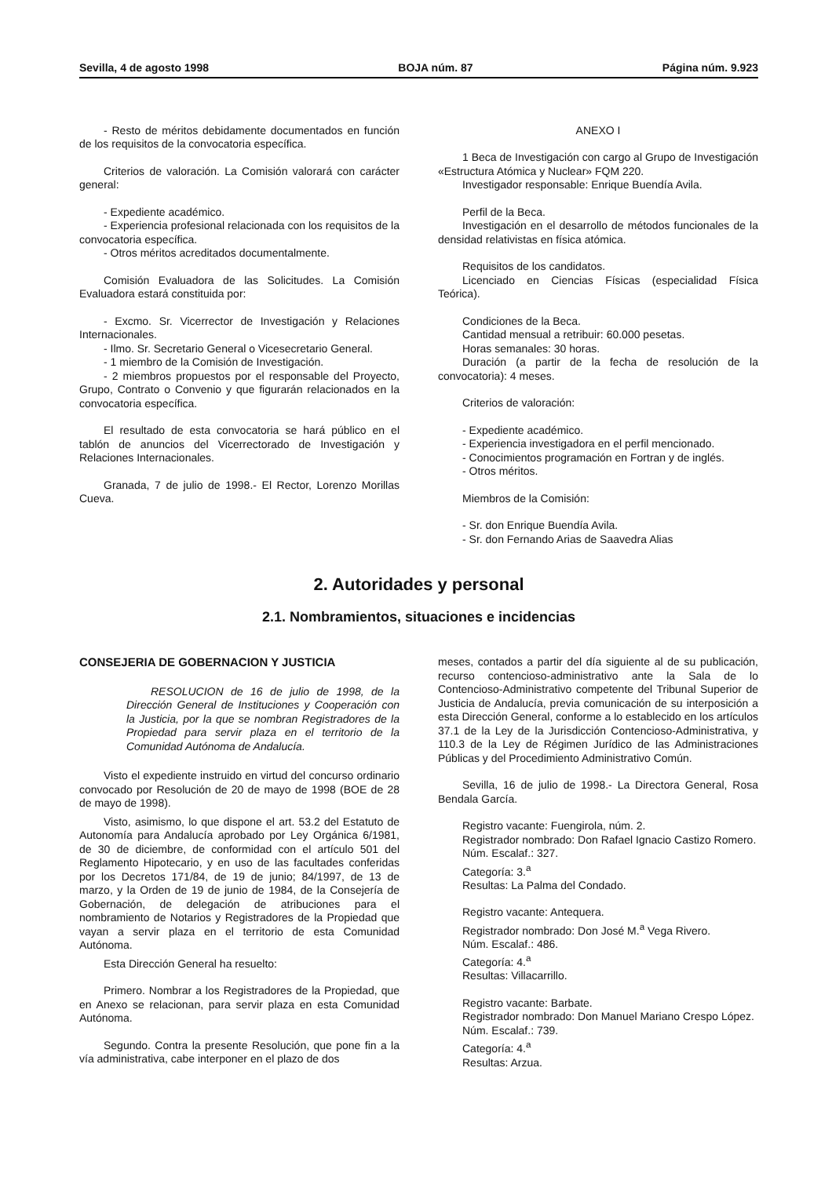Sevilla, 4 de agosto 1998 BOJA núm. 87 Página núm. 9.923
- Resto de méritos debidamente documentados en función de los requisitos de la convocatoria específica.
Criterios de valoración. La Comisión valorará con carácter general:
- Expediente académico.
- Experiencia profesional relacionada con los requisitos de la convocatoria específica.
- Otros méritos acreditados documentalmente.
Comisión Evaluadora de las Solicitudes. La Comisión Evaluadora estará constituida por:
- Excmo. Sr. Vicerrector de Investigación y Relaciones Internacionales.
- Ilmo. Sr. Secretario General o Vicesecretario General.
- 1 miembro de la Comisión de Investigación.
- 2 miembros propuestos por el responsable del Proyecto, Grupo, Contrato o Convenio y que figurarán relacionados en la convocatoria específica.
El resultado de esta convocatoria se hará público en el tablón de anuncios del Vicerrectorado de Investigación y Relaciones Internacionales.
Granada, 7 de julio de 1998.- El Rector, Lorenzo Morillas Cueva.
ANEXO I
1 Beca de Investigación con cargo al Grupo de Investigación «Estructura Atómica y Nuclear» FQM 220.
Investigador responsable: Enrique Buendía Avila.
Perfil de la Beca.
Investigación en el desarrollo de métodos funcionales de la densidad relativistas en física atómica.
Requisitos de los candidatos.
Licenciado en Ciencias Físicas (especialidad Física Teórica).
Condiciones de la Beca.
Cantidad mensual a retribuir: 60.000 pesetas.
Horas semanales: 30 horas.
Duración (a partir de la fecha de resolución de la convocatoria): 4 meses.
Criterios de valoración:
- Expediente académico.
- Experiencia investigadora en el perfil mencionado.
- Conocimientos programación en Fortran y de inglés.
- Otros méritos.
Miembros de la Comisión:
- Sr. don Enrique Buendía Avila.
- Sr. don Fernando Arias de Saavedra Alias
2. Autoridades y personal
2.1. Nombramientos, situaciones e incidencias
CONSEJERIA DE GOBERNACION Y JUSTICIA
RESOLUCION de 16 de julio de 1998, de la Dirección General de Instituciones y Cooperación con la Justicia, por la que se nombran Registradores de la Propiedad para servir plaza en el territorio de la Comunidad Autónoma de Andalucía.
Visto el expediente instruido en virtud del concurso ordinario convocado por Resolución de 20 de mayo de 1998 (BOE de 28 de mayo de 1998).
Visto, asimismo, lo que dispone el art. 53.2 del Estatuto de Autonomía para Andalucía aprobado por Ley Orgánica 6/1981, de 30 de diciembre, de conformidad con el artículo 501 del Reglamento Hipotecario, y en uso de las facultades conferidas por los Decretos 171/84, de 19 de junio; 84/1997, de 13 de marzo, y la Orden de 19 de junio de 1984, de la Consejería de Gobernación, de delegación de atribuciones para el nombramiento de Notarios y Registradores de la Propiedad que vayan a servir plaza en el territorio de esta Comunidad Autónoma.
Esta Dirección General ha resuelto:
Primero. Nombrar a los Registradores de la Propiedad, que en Anexo se relacionan, para servir plaza en esta Comunidad Autónoma.
Segundo. Contra la presente Resolución, que pone fin a la vía administrativa, cabe interponer en el plazo de dos
meses, contados a partir del día siguiente al de su publicación, recurso contencioso-administrativo ante la Sala de lo Contencioso-Administrativo competente del Tribunal Superior de Justicia de Andalucía, previa comunicación de su interposición a esta Dirección General, conforme a lo establecido en los artículos 37.1 de la Ley de la Jurisdicción Contencioso-Administrativa, y 110.3 de la Ley de Régimen Jurídico de las Administraciones Públicas y del Procedimiento Administrativo Común.
Sevilla, 16 de julio de 1998.- La Directora General, Rosa Bendala García.
Registro vacante: Fuengirola, núm. 2.
Registrador nombrado: Don Rafael Ignacio Castizo Romero.
Núm. Escalaf.: 327.
Categoría: 3.<sup>a</sup>
Resultas: La Palma del Condado.
Registro vacante: Antequera.
Registrador nombrado: Don José M.<sup>a</sup> Vega Rivero.
Núm. Escalaf.: 486.
Categoría: 4.<sup>a</sup>
Resultas: Villacarrillo.
Registro vacante: Barbate.
Registrador nombrado: Don Manuel Mariano Crespo López.
Núm. Escalaf.: 739.
Categoría: 4.<sup>a</sup>
Resultas: Arzua.